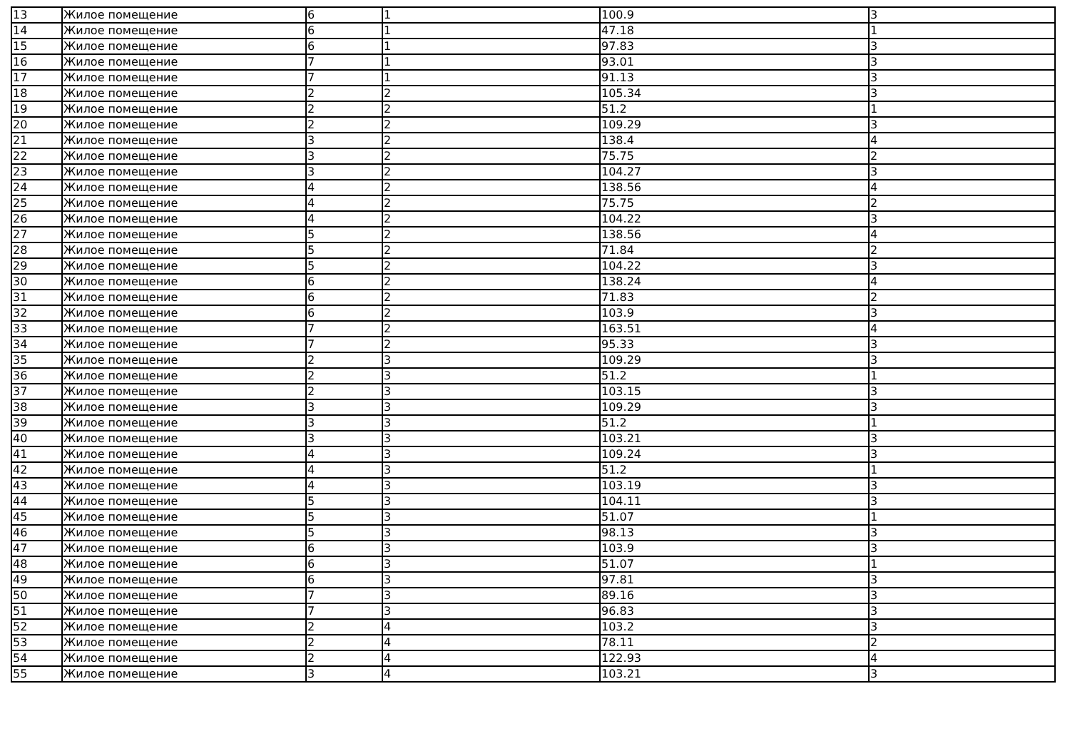| 13 | Жилое помещение | 6 | 1 | 100.9 | 3 |
| 14 | Жилое помещение | 6 | 1 | 47.18 | 1 |
| 15 | Жилое помещение | 6 | 1 | 97.83 | 3 |
| 16 | Жилое помещение | 7 | 1 | 93.01 | 3 |
| 17 | Жилое помещение | 7 | 1 | 91.13 | 3 |
| 18 | Жилое помещение | 2 | 2 | 105.34 | 3 |
| 19 | Жилое помещение | 2 | 2 | 51.2 | 1 |
| 20 | Жилое помещение | 2 | 2 | 109.29 | 3 |
| 21 | Жилое помещение | 3 | 2 | 138.4 | 4 |
| 22 | Жилое помещение | 3 | 2 | 75.75 | 2 |
| 23 | Жилое помещение | 3 | 2 | 104.27 | 3 |
| 24 | Жилое помещение | 4 | 2 | 138.56 | 4 |
| 25 | Жилое помещение | 4 | 2 | 75.75 | 2 |
| 26 | Жилое помещение | 4 | 2 | 104.22 | 3 |
| 27 | Жилое помещение | 5 | 2 | 138.56 | 4 |
| 28 | Жилое помещение | 5 | 2 | 71.84 | 2 |
| 29 | Жилое помещение | 5 | 2 | 104.22 | 3 |
| 30 | Жилое помещение | 6 | 2 | 138.24 | 4 |
| 31 | Жилое помещение | 6 | 2 | 71.83 | 2 |
| 32 | Жилое помещение | 6 | 2 | 103.9 | 3 |
| 33 | Жилое помещение | 7 | 2 | 163.51 | 4 |
| 34 | Жилое помещение | 7 | 2 | 95.33 | 3 |
| 35 | Жилое помещение | 2 | 3 | 109.29 | 3 |
| 36 | Жилое помещение | 2 | 3 | 51.2 | 1 |
| 37 | Жилое помещение | 2 | 3 | 103.15 | 3 |
| 38 | Жилое помещение | 3 | 3 | 109.29 | 3 |
| 39 | Жилое помещение | 3 | 3 | 51.2 | 1 |
| 40 | Жилое помещение | 3 | 3 | 103.21 | 3 |
| 41 | Жилое помещение | 4 | 3 | 109.24 | 3 |
| 42 | Жилое помещение | 4 | 3 | 51.2 | 1 |
| 43 | Жилое помещение | 4 | 3 | 103.19 | 3 |
| 44 | Жилое помещение | 5 | 3 | 104.11 | 3 |
| 45 | Жилое помещение | 5 | 3 | 51.07 | 1 |
| 46 | Жилое помещение | 5 | 3 | 98.13 | 3 |
| 47 | Жилое помещение | 6 | 3 | 103.9 | 3 |
| 48 | Жилое помещение | 6 | 3 | 51.07 | 1 |
| 49 | Жилое помещение | 6 | 3 | 97.81 | 3 |
| 50 | Жилое помещение | 7 | 3 | 89.16 | 3 |
| 51 | Жилое помещение | 7 | 3 | 96.83 | 3 |
| 52 | Жилое помещение | 2 | 4 | 103.2 | 3 |
| 53 | Жилое помещение | 2 | 4 | 78.11 | 2 |
| 54 | Жилое помещение | 2 | 4 | 122.93 | 4 |
| 55 | Жилое помещение | 3 | 4 | 103.21 | 3 |